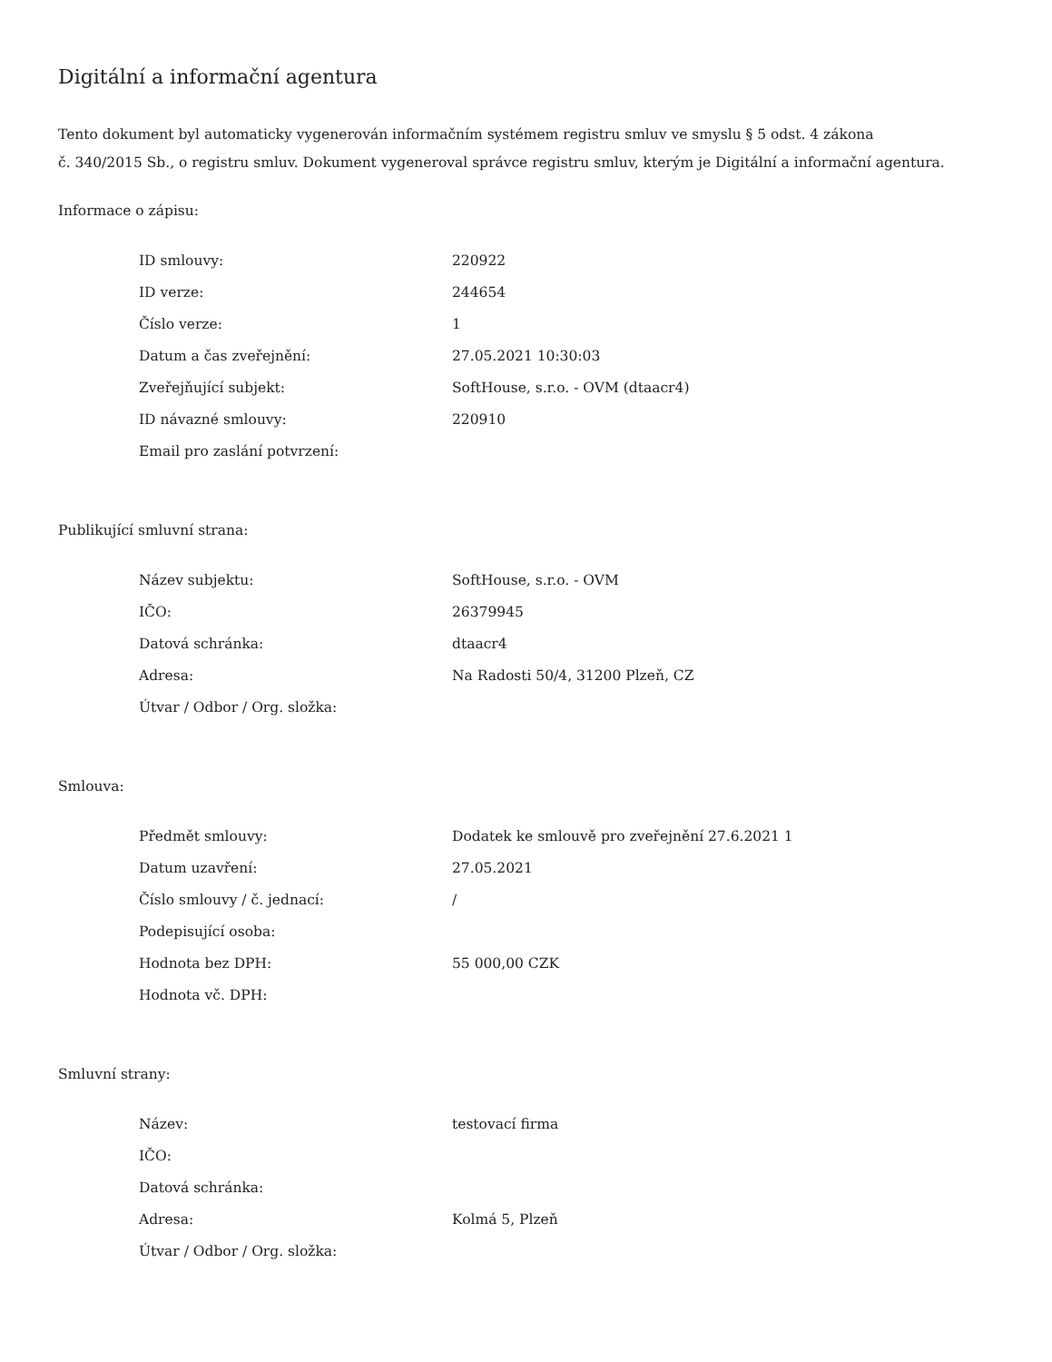Digitální a informační agentura
Tento dokument byl automaticky vygenerován informačním systémem registru smluv ve smyslu § 5 odst. 4 zákona
č. 340/2015 Sb., o registru smluv. Dokument vygeneroval správce registru smluv, kterým je Digitální a informační agentura.
Informace o zápisu:
| ID smlouvy: | 220922 |
| ID verze: | 244654 |
| Číslo verze: | 1 |
| Datum a čas zveřejnění: | 27.05.2021 10:30:03 |
| Zveřejňující subjekt: | SoftHouse, s.r.o. - OVM (dtaacr4) |
| ID návazné smlouvy: | 220910 |
| Email pro zaslání potvrzení: | |
Publikující smluvní strana:
| Název subjektu: | SoftHouse, s.r.o. - OVM |
| IČO: | 26379945 |
| Datová schránka: | dtaacr4 |
| Adresa: | Na Radosti 50/4, 31200 Plzeň, CZ |
| Útvar / Odbor / Org. složka: | |
Smlouva:
| Předmět smlouvy: | Dodatek ke smlouvě pro zveřejnění 27.6.2021 1 |
| Datum uzavření: | 27.05.2021 |
| Číslo smlouvy / č. jednací: | / |
| Podepisující osoba: | |
| Hodnota bez DPH: | 55 000,00 CZK |
| Hodnota vč. DPH: | |
Smluvní strany:
| Název: | testovací firma |
| IČO: | |
| Datová schránka: | |
| Adresa: | Kolmá 5, Plzeň |
| Útvar / Odbor / Org. složka: | |